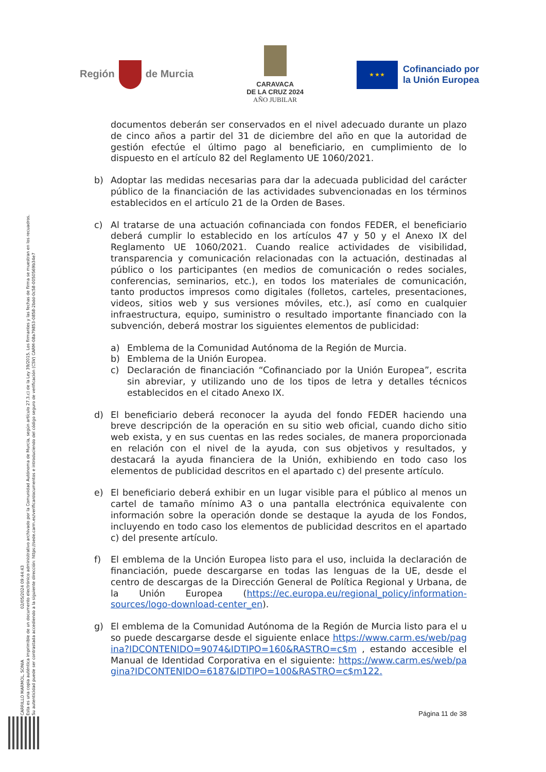CARRILLO MARMOL, SONIA 02/05/2024 09:44:43
Esta es una copia auténtica imprimible de un documento electrónico administrativo archivado por la Comunidad Autónoma de Murcia, según artículo 27.3.c) de la Ley 39/2015. Los firmantes y las fechas de firma se muestran en los recuadros.
Su autenticidad puede ser contrastada accediendo a la siguiente dirección: https://sede.carm.es/verificardocumentos e introduciendo del código seguro de verificación (CSV) CARM-08a79853-0858-2bdd-0c58-0050569b34e7
Región de Murcia
CARAVACA
DE LA CRUZ 2024
AÑO JUBILAR
★ ★ ★
Cofinanciado por
la Unión Europea
documentos deberán ser conservados en el nivel adecuado durante un plazo de cinco años a partir del 31 de diciembre del año en que la autoridad de gestión efectúe el último pago al beneficiario, en cumplimiento de lo dispuesto en el artículo 82 del Reglamento UE 1060/2021.
b) Adoptar las medidas necesarias para dar la adecuada publicidad del carácter público de la financiación de las actividades subvencionadas en los términos establecidos en el artículo 21 de la Orden de Bases.
c) Al tratarse de una actuación cofinanciada con fondos FEDER, el beneficiario deberá cumplir lo establecido en los artículos 47 y 50 y el Anexo IX del Reglamento UE 1060/2021. Cuando realice actividades de visibilidad, transparencia y comunicación relacionadas con la actuación, destinadas al público o los participantes (en medios de comunicación o redes sociales, conferencias, seminarios, etc.), en todos los materiales de comunicación, tanto productos impresos como digitales (folletos, carteles, presentaciones, videos, sitios web y sus versiones móviles, etc.), así como en cualquier infraestructura, equipo, suministro o resultado importante financiado con la subvención, deberá mostrar los siguientes elementos de publicidad:
a) Emblema de la Comunidad Autónoma de la Región de Murcia.
b) Emblema de la Unión Europea.
c) Declaración de financiación “Cofinanciado por la Unión Europea”, escrita sin abreviar, y utilizando uno de los tipos de letra y detalles técnicos establecidos en el citado Anexo IX.
d) El beneficiario deberá reconocer la ayuda del fondo FEDER haciendo una breve descripción de la operación en su sitio web oficial, cuando dicho sitio web exista, y en sus cuentas en las redes sociales, de manera proporcionada en relación con el nivel de la ayuda, con sus objetivos y resultados, y destacará la ayuda financiera de la Unión, exhibiendo en todo caso los elementos de publicidad descritos en el apartado c) del presente artículo.
e) El beneficiario deberá exhibir en un lugar visible para el público al menos un cartel de tamaño mínimo A3 o una pantalla electrónica equivalente con información sobre la operación donde se destaque la ayuda de los Fondos, incluyendo en todo caso los elementos de publicidad descritos en el apartado c) del presente artículo.
f) El emblema de la Unción Europea listo para el uso, incluida la declaración de financiación, puede descargarse en todas las lenguas de la UE, desde el centro de descargas de la Dirección General de Política Regional y Urbana, de la Unión Europea (https://ec.europa.eu/regional_policy/information-sources/logo-download-center_en).
g) El emblema de la Comunidad Autónoma de la Región de Murcia listo para el uso puede descargarse desde el siguiente enlace https://www.carm.es/web/pagina?IDCONTENIDO=9074&IDTIPO=160&RASTRO=c$m , estando accesible el Manual de Identidad Corporativa en el siguiente: https://www.carm.es/web/pagina?IDCONTENIDO=6187&IDTIPO=100&RASTRO=c$m122.
Página 11 de 38